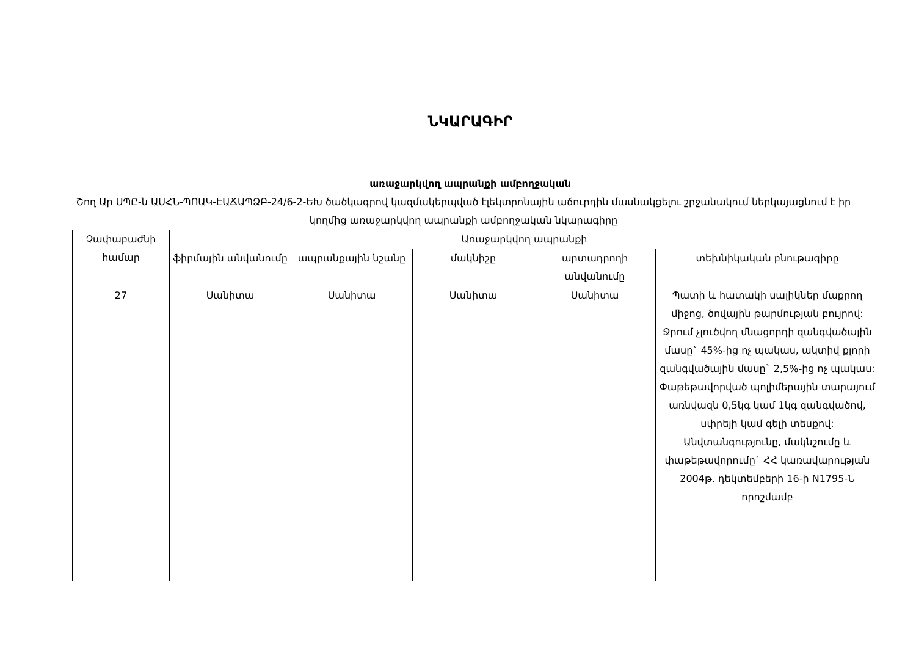ՆԿԱՐԱԳԻՐ
առաջարկվող ապրանքի ամբողջական
Շող Ար ՍՊԸ-ն ԱՍՀՆ-ՊՈԱԿ-ԷԱՃԱՊՁԲ-24/6-2-ԵԽ ծածկագրով կազմակերպված էլեկտրոնային աճուրդին մասնակցելու շրջանակում ներկայացնում է իր կողմից առաջարկվող ապրանքի ամբողջական նկարագիրը
| Չափաբաժնի համար | Առաջարկվող ապրանքի | | | | |
| --- | --- | --- | --- | --- | --- |
| | ֆիրմային անվանումը | ապրանքային նշանը | մակնիշը | արտադրողի անվանումը | տեխնիկական բնութագիրը |
| 27 | Սանիտա | Սանիտա | Սանիտա | Սանիտա | Պատի և հատակի սալիկներ մաքրող միջոց, ծովային թարմության բույրով: Ջրում չլուծվող մնացորդի զանգվածային մասը` 45%-ից ոչ պակաս, ակտիվ քլորի զանգվածային մասը` 2,5%-ից ոչ պակաս: Փաթեթավորված պոլիմերային տարայում առնվազն 0,5կգ կամ 1կգ զանգվածով, սփրեյի կամ գելի տեսքով: Անվտանգությունը, մակնշումը և փաթեթավորումը` ՀՀ կառավարության 2004թ. դեկտեմբերի 16-ի N1795-Ն որոշմամբ |